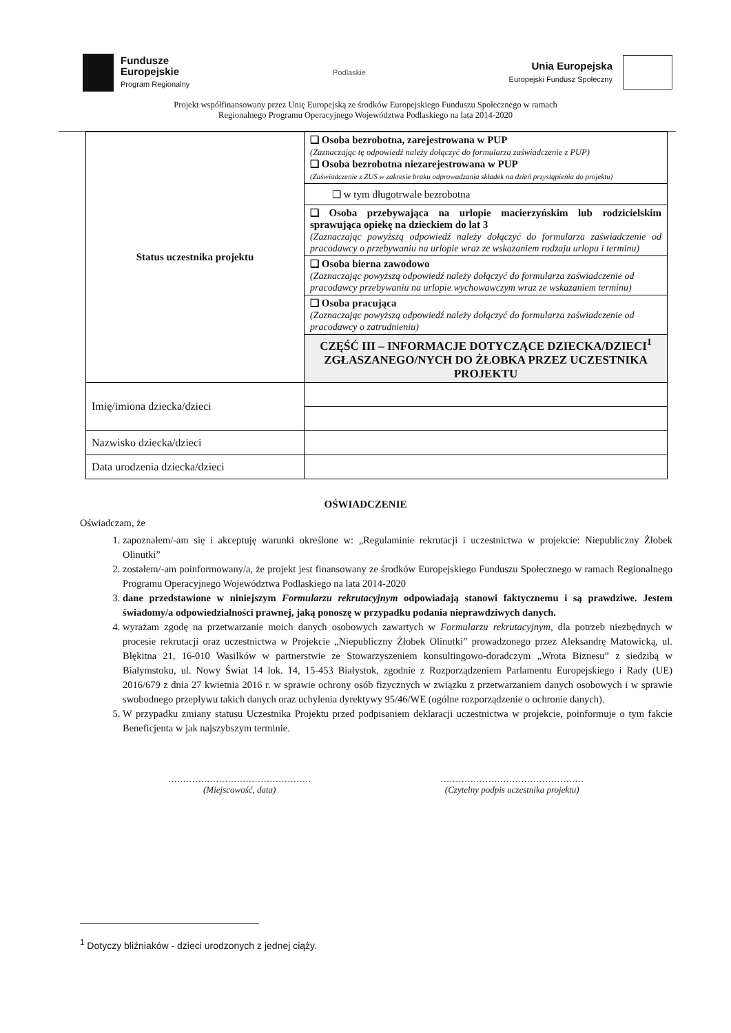Fundusze
Europejskie
Program Regionalny
Podlaskie
Unia Europejska
Europejski Fundusz Społeczny
Projekt współfinansowany przez Unię Europejską ze środków Europejskiego Funduszu Społecznego w ramach
Regionalnego Programu Operacyjnego Województwa Podlaskiego na lata 2014-2020
| Status uczestnika projektu | ❑ Osoba bezrobotna, zarejestrowana w PUP (Zaznaczając tę odpowiedź należy dołączyć do formularza zaświadczenie z PUP) ❑ Osoba bezrobotna niezarejestrowana w PUP (Zaświadczenie z ZUS w zakresie braku odprowadzania składek na dzień przystąpienia do projektu) |
| | ❑ w tym długotrwale bezrobotna |
| | ❑ Osoba przebywająca na urlopie macierzyńskim lub rodzicielskim sprawująca opiekę na dzieckiem do lat 3 (Zaznaczając powyższą odpowiedź należy dołączyć do formularza zaświadczenie od pracodawcy o przebywaniu na urlopie wraz ze wskazaniem rodzaju urlopu i terminu) |
| | ❑ Osoba bierna zawodowo (Zaznaczając powyższą odpowiedź należy dołączyć do formularza zaświadczenie od pracodawcy przebywaniu na urlopie wychowawczym wraz ze wskazaniem terminu) |
| | ❑ Osoba pracująca (Zaznaczając powyższą odpowiedź należy dołączyć do formularza zaświadczenie od pracodawcy o zatrudnieniu) |
| | CZĘŚĆ III – INFORMACJE DOTYCZĄCE DZIECKA/DZIECI<sup>1</sup> ZGŁASZANEGO/NYCH DO ŻŁOBKA PRZEZ UCZESTNIKA PROJEKTU |
| Imię/imiona dziecka/dzieci | |
| Nazwisko dziecka/dzieci | |
| Data urodzenia dziecka/dzieci | |
OŚWIADCZENIE
Oświadczam, że
1. zapoznałem/-am się i akceptuję warunki określone w: „Regulaminie rekrutacji i uczestnictwa w projekcie: Niepubliczny Żłobek Olinutki”
2. zostałem/-am poinformowany/a, że projekt jest finansowany ze środków Europejskiego Funduszu Społecznego w ramach Regionalnego Programu Operacyjnego Województwa Podlaskiego na lata 2014-2020
3. dane przedstawione w niniejszym Formularzu rekrutacyjnym odpowiadają stanowi faktycznemu i są prawdziwe. Jestem świadomy/a odpowiedzialności prawnej, jaką ponoszę w przypadku podania nieprawdziwych danych.
4. wyrażam zgodę na przetwarzanie moich danych osobowych zawartych w Formularzu rekrutacyjnym, dla potrzeb niezbędnych w procesie rekrutacji oraz uczestnictwa w Projekcie „Niepubliczny Żłobek Olinutki” prowadzonego przez Aleksandrę Matowicką, ul. Błękitna 21, 16-010 Wasilków w partnerstwie ze Stowarzyszeniem konsultingowo-doradczym „Wrota Biznesu” z siedzibą w Białymstoku, ul. Nowy Świat 14 lok. 14, 15-453 Białystok, zgodnie z Rozporządzeniem Parlamentu Europejskiego i Rady (UE) 2016/679 z dnia 27 kwietnia 2016 r. w sprawie ochrony osób fizycznych w związku z przetwarzaniem danych osobowych i w sprawie swobodnego przepływu takich danych oraz uchylenia dyrektywy 95/46/WE (ogólne rozporządzenie o ochronie danych).
5. W przypadku zmiany statusu Uczestnika Projektu przed podpisaniem deklaracji uczestnictwa w projekcie, poinformuje o tym fakcie Beneficjenta w jak najszybszym terminie.
…………………………………………
(Miejscowość, data)
…………………………………………
(Czytelny podpis uczestnika projektu)
<sup>1</sup> Dotyczy bliźniaków - dzieci urodzonych z jednej ciąży.